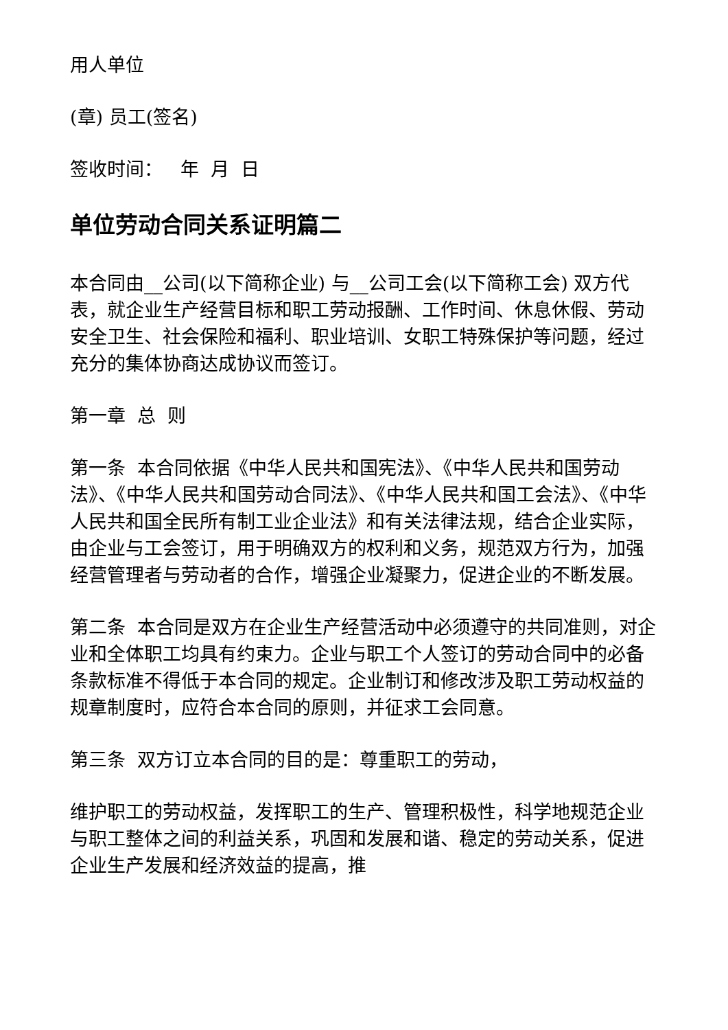用人单位
(章) 员工(签名)
签收时间： 年 月 日
单位劳动合同关系证明篇二
本合同由__公司(以下简称企业) 与__公司工会(以下简称工会) 双方代表，就企业生产经营目标和职工劳动报酬、工作时间、休息休假、劳动安全卫生、社会保险和福利、职业培训、女职工特殊保护等问题，经过充分的集体协商达成协议而签订。
第一章 总 则
第一条 本合同依据《中华人民共和国宪法》、《中华人民共和国劳动法》、《中华人民共和国劳动合同法》、《中华人民共和国工会法》、《中华人民共和国全民所有制工业企业法》和有关法律法规，结合企业实际，由企业与工会签订，用于明确双方的权利和义务，规范双方行为，加强经营管理者与劳动者的合作，增强企业凝聚力，促进企业的不断发展。
第二条 本合同是双方在企业生产经营活动中必须遵守的共同准则，对企业和全体职工均具有约束力。企业与职工个人签订的劳动合同中的必备条款标准不得低于本合同的规定。企业制订和修改涉及职工劳动权益的规章制度时，应符合本合同的原则，并征求工会同意。
第三条 双方订立本合同的目的是：尊重职工的劳动，
维护职工的劳动权益，发挥职工的生产、管理积极性，科学地规范企业与职工整体之间的利益关系，巩固和发展和谐、稳定的劳动关系，促进企业生产发展和经济效益的提高，推